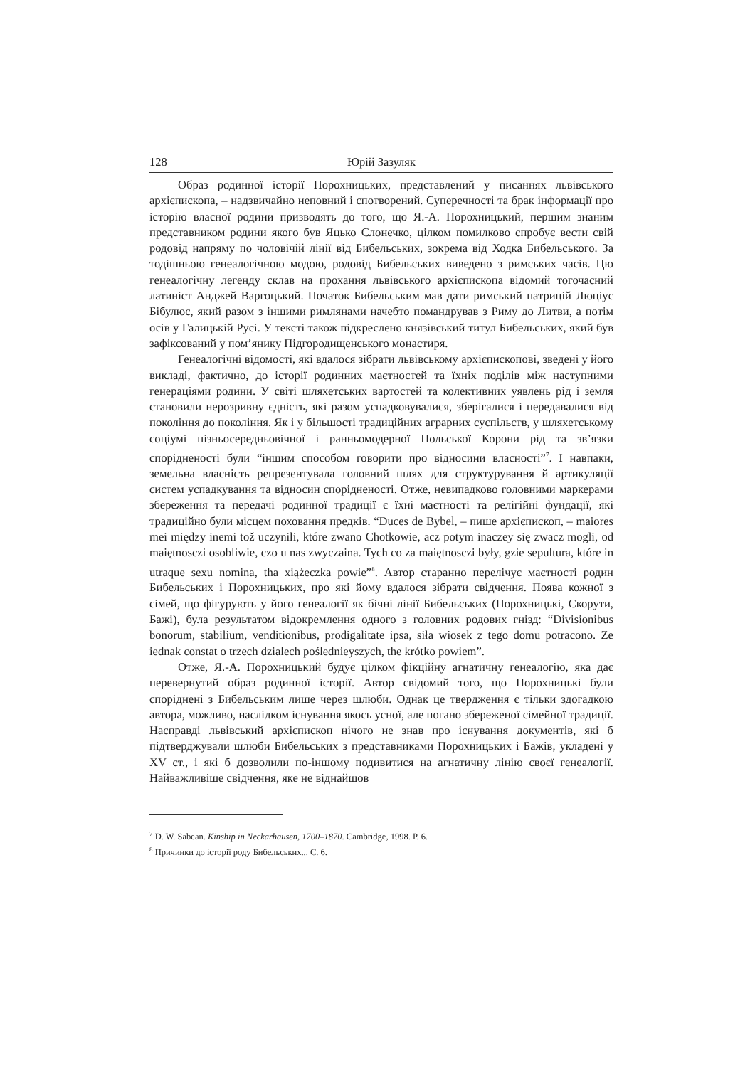128 Юрій Зазуляк
Образ родинної історії Порохницьких, представлений у писаннях львівського архієпископа, – надзвичайно неповний і спотворений. Суперечності та брак інформації про історію власної родини призводять до того, що Я.-А. Порохницький, першим знаним представником родини якого був Яцько Слонечко, цілком помилково спробує вести свій родовід напряму по чоловічій лінії від Бибельських, зокрема від Ходка Бибельського. За тодішньою генеалогічною модою, родовід Бибельських виведено з римських часів. Цю генеалогічну легенду склав на прохання львівського архієпископа відомий тогочасний латиніст Анджей Варгоцький. Початок Бибельським мав дати римський патрицій Люціус Бібулюс, який разом з іншими римлянами начебто помандрував з Риму до Литви, а потім осів у Галицькій Русі. У тексті також підкреслено князівський титул Бибельських, який був зафіксований у пом’янику Підгородищенського монастиря.
Генеалогічні відомості, які вдалося зібрати львівському архієпископові, зведені у його викладі, фактично, до історії родинних маєтностей та їхніх поділів між наступними генераціями родини. У світі шляхетських вартостей та колективних уявлень рід і земля становили нерозривну єдність, які разом успадковувалися, зберігалися і передавалися від покоління до покоління. Як і у більшості традиційних аграрних суспільств, у шляхетському соціумі пізньосередньовічної і ранньомодерної Польської Корони рід та зв’язки спорідненості були “іншим способом говорити про відносини власності”<sup>7</sup>. І навпаки, земельна власність репрезентувала головний шлях для структурування й артикуляції систем успадкування та відносин спорідненості. Отже, невипадково головними маркерами збереження та передачі родинної традиції є їхні маєтності та релігійні фундації, які традиційно були місцем поховання предків. “Duces de Bybel, – пише архієпископ, – maiores mei między inemi tož uczynili, które zwano Chotkowie, acz potym inaczey się zwacz mogli, od maiętnosczi osobliwie, czo u nas zwyczaina. Tych co za maiętnosczi były, gzie sepultura, które in utraque sexu nomina, tha xiążeczka powie”<sup>8</sup>. Автор старанно перелічує маєтності родин Бибельських і Порохницьких, про які йому вдалося зібрати свідчення. Поява кожної з сімей, що фігурують у його генеалогії як бічні лінії Бибельських (Порохницькі, Скорути, Бажі), була результатом відокремлення одного з головних родових гнізд: “Divisionibus bonorum, stabilium, venditionibus, prodigalitate ipsa, siła wiosek z tego domu potracono. Ze iednak constat o trzech dzialech pośledniеyszych, the krótko powiem”.
Отже, Я.-А. Порохницький будує цілком фікційну агнатичну генеалогію, яка дає перевернутий образ родинної історії. Автор свідомий того, що Порохницькі були споріднені з Бибельським лише через шлюби. Однак це твердження є тільки здогадкою автора, можливо, наслідком існування якось усної, але погано збереженої сімейної традиції. Насправді львівський архієпископ нічого не знав про існування документів, які б підтверджували шлюби Бибельських з представниками Порохницьких і Бажів, укладені у XV ст., і які б дозволили по-іншому подивитися на агнатичну лінію своєї генеалогії. Найважливіше свідчення, яке не віднайшов
<sup>7</sup> D. W. Sabean. Kinship in Neckarhausen, 1700–1870. Cambridge, 1998. P. 6.
<sup>8</sup> Причинки до історії роду Бибельських... С. 6.